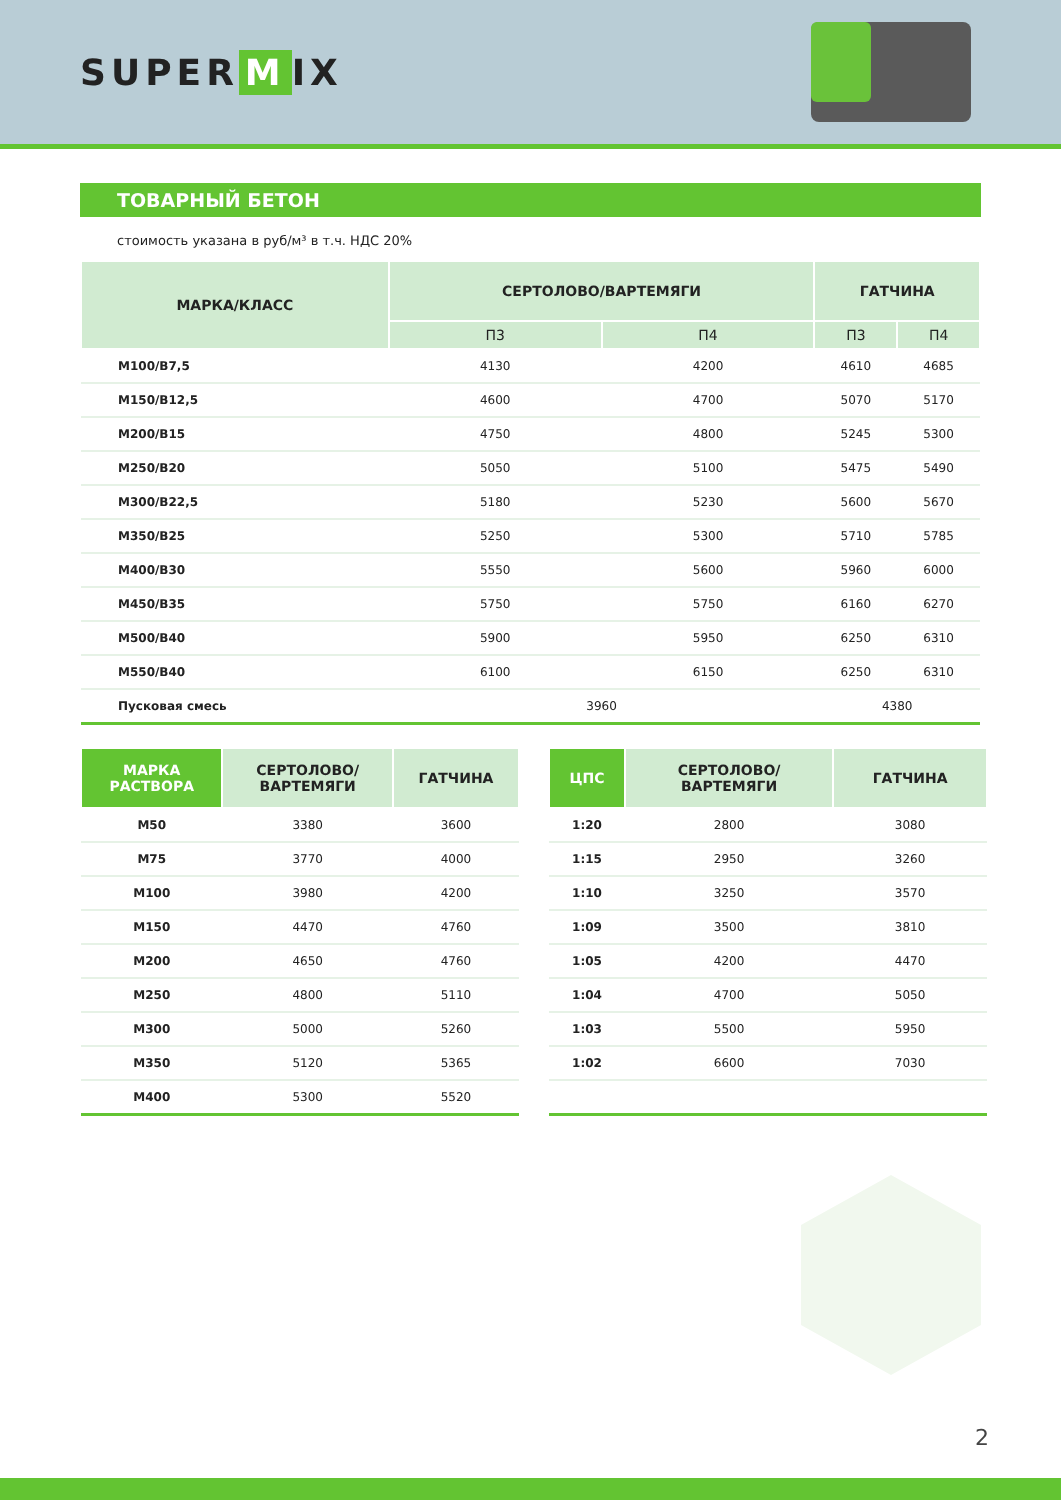SUPER M IX
ТОВАРНЫЙ БЕТОН
стоимость указана в руб/м³ в т.ч. НДС 20%
| МАРКА/КЛАСС | СЕРТОЛОВО/ВАРТЕМЯГИ | | ГАТЧИНА | |
| --- | --- | --- | --- | --- |
| | П3 | П4 | П3 | П4 |
| М100/В7,5 | 4130 | 4200 | 4610 | 4685 |
| М150/В12,5 | 4600 | 4700 | 5070 | 5170 |
| М200/В15 | 4750 | 4800 | 5245 | 5300 |
| М250/В20 | 5050 | 5100 | 5475 | 5490 |
| М300/В22,5 | 5180 | 5230 | 5600 | 5670 |
| М350/В25 | 5250 | 5300 | 5710 | 5785 |
| М400/В30 | 5550 | 5600 | 5960 | 6000 |
| М450/В35 | 5750 | 5750 | 6160 | 6270 |
| М500/В40 | 5900 | 5950 | 6250 | 6310 |
| М550/В40 | 6100 | 6150 | 6250 | 6310 |
| Пусковая смесь | 3960 | | 4380 | |
| МАРКА РАСТВОРА | СЕРТОЛОВО/ ВАРТЕМЯГИ | ГАТЧИНА |
| --- | --- | --- |
| М50 | 3380 | 3600 |
| М75 | 3770 | 4000 |
| М100 | 3980 | 4200 |
| М150 | 4470 | 4760 |
| М200 | 4650 | 4760 |
| М250 | 4800 | 5110 |
| М300 | 5000 | 5260 |
| М350 | 5120 | 5365 |
| М400 | 5300 | 5520 |
| ЦПС | СЕРТОЛОВО/ ВАРТЕМЯГИ | ГАТЧИНА |
| --- | --- | --- |
| 1:20 | 2800 | 3080 |
| 1:15 | 2950 | 3260 |
| 1:10 | 3250 | 3570 |
| 1:09 | 3500 | 3810 |
| 1:05 | 4200 | 4470 |
| 1:04 | 4700 | 5050 |
| 1:03 | 5500 | 5950 |
| 1:02 | 6600 | 7030 |
2